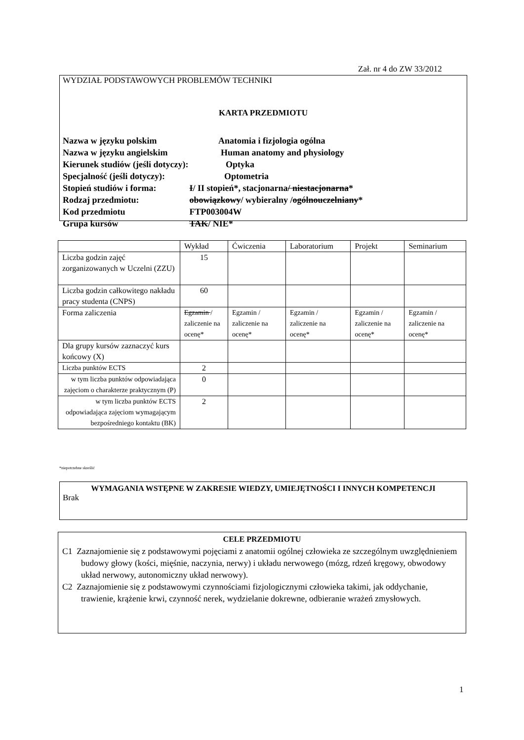Zał. nr 4 do ZW 33/2012
WYDZIAŁ PODSTAWOWYCH PROBLEMÓW TECHNIKI
KARTA PRZEDMIOTU
Nazwa w języku polskim Anatomia i fizjologia ogólna
Nazwa w języku angielskim Human anatomy and physiology
Kierunek studiów (jeśli dotyczy): Optyka
Specjalność (jeśli dotyczy): Optometria
Stopień studiów i forma: I / II stopień*, stacjonarna / niestacjonarna *
Rodzaj przedmiotu: obowiązkowy / wybieralny / ogólnouczelniany *
Kod przedmiotu FTP003004W
Grupa kursów TAK / NIE*
| | Wykład | Ćwiczenia | Laboratorium | Projekt | Seminarium |
| --- | --- | --- | --- | --- | --- |
| Liczba godzin zajęć zorganizowanych w Uczelni (ZZU) | 15 | | | | |
| Liczba godzin całkowitego nakładu pracy studenta (CNPS) | 60 | | | | |
| Forma zaliczenia | Egzamin / zaliczenie na ocenę* | Egzamin / zaliczenie na ocenę* | Egzamin / zaliczenie na ocenę* | Egzamin / zaliczenie na ocenę* | Egzamin / zaliczenie na ocenę* |
| Dla grupy kursów zaznaczyć kurs końcowy (X) | | | | | |
| Liczba punktów ECTS | 2 | | | | |
| w tym liczba punktów odpowiadająca zajęciom o charakterze praktycznym (P) | 0 | | | | |
| w tym liczba punktów ECTS odpowiadająca zajęciom wymagającym bezpośredniego kontaktu (BK) | 2 | | | | |
*niepotrzebne skreślić
WYMAGANIA WSTĘPNE W ZAKRESIE WIEDZY, UMIEJĘTNOŚCI I INNYCH KOMPETENCJI
Brak
CELE PRZEDMIOTU
C1 Zaznajomienie się z podstawowymi pojęciami z anatomii ogólnej człowieka ze szczególnym uwzględnieniem budowy głowy (kości, mięśnie, naczynia, nerwy) i układu nerwowego (mózg, rdzeń kręgowy, obwodowy układ nerwowy, autonomiczny układ nerwowy).
C2 Zaznajomienie się z podstawowymi czynnościami fizjologicznymi człowieka takimi, jak oddychanie, trawienie, krążenie krwi, czynność nerek, wydzielanie dokrewne, odbieranie wrażeń zmysłowych.
1